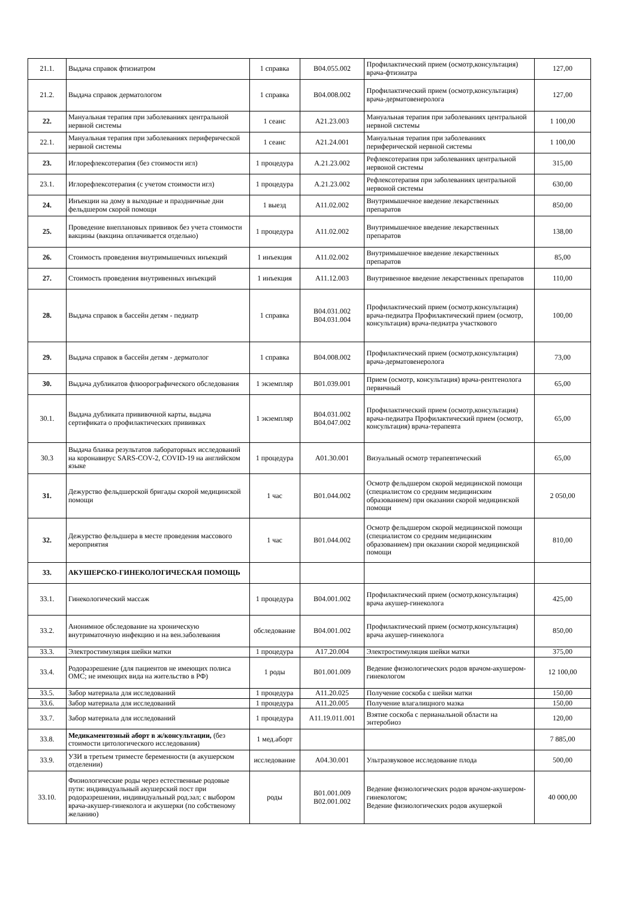| 21.1. | Выдача справок фтизиатром | 1 справка | В04.055.002 | Профилактический прием (осмотр,консультация) врача-фтизиатра | 127,00 |
| 21.2. | Выдача справок дерматологом | 1 справка | В04.008.002 | Профилактический прием (осмотр,консультация) врача-дерматовенеролога | 127,00 |
| 22. | Мануальная терапия при заболеваниях центральной нервной системы | 1 сеанс | А21.23.003 | Мануальная терапия при заболеваниях центральной нервной системы | 1 100,00 |
| 22.1. | Мануальная терапия при заболеваниях периферической нервной системы | 1 сеанс | А21.24.001 | Мануальная терапия при заболеваниях периферической нервной системы | 1 100,00 |
| 23. | Иглорефлексотерапия (без стоимости игл) | 1 процедура | А.21.23.002 | Рефлексотерапия при заболеваниях центральной нервоной системы | 315,00 |
| 23.1. | Иглорефлексотерапия (с учетом стоимости игл) | 1 процедура | А.21.23.002 | Рефлексотерапия при заболеваниях центральной нервоной системы | 630,00 |
| 24. | Инъекции на дому в выходные и праздничные дни фельдшером скорой помощи | 1 выезд | А11.02.002 | Внутримышечное введение лекарственных препаратов | 850,00 |
| 25. | Проведение внеплановых прививок без учета стоимости вакцины (вакцина оплачивается отдельно) | 1 процедура | А11.02.002 | Внутримышечное введение лекарственных препаратов | 138,00 |
| 26. | Стоимость проведения внутримышечных инъекций | 1 инъекция | А11.02.002 | Внутримышечное введение лекарственных препаратов | 85,00 |
| 27. | Стоимость проведения внутривенных инъекций | 1 инъекция | А11.12.003 | Внутривенное введение лекарственных препаратов | 110,00 |
| 28. | Выдача справок в бассейн детям - педиатр | 1 справка | В04.031.002 В04.031.004 | Профилактический прием (осмотр,консультация) врача-педиатра Профилактический прием (осмотр, консультация) врача-педиатра участкового | 100,00 |
| 29. | Выдача справок в бассейн детям - дерматолог | 1 справка | В04.008.002 | Профилактический прием (осмотр,консультация) врача-дерматовенеролога | 73,00 |
| 30. | Выдача дубликатов флюорографического обследования | 1 экземпляр | В01.039.001 | Прием (осмотр, консультация) врача-рентгенолога первичный | 65,00 |
| 30.1. | Выдача дубликата прививочной карты, выдача сертификата о профилактических прививках | 1 экземпляр | В04.031.002 В04.047.002 | Профилактический прием (осмотр,консультация) врача-педиатра Профилактический прием (осмотр, консультация) врача-терапевта | 65,00 |
| 30.3 | Выдача бланка результатов лабораторных исследований на коронавирус SARS-COV-2, COVID-19 на английском языке | 1 процедура | А01.30.001 | Визуальный осмотр терапевтический | 65,00 |
| 31. | Дежурство фельдшерской бригады скорой медицинской помощи | 1 час | В01.044.002 | Осмотр фельдшером скорой медицинской помощи (специалистом со средним медицинским образованием) при оказании скорой медицинской помощи | 2 050,00 |
| 32. | Дежурство фельдшера в месте проведения массового мероприятия | 1 час | В01.044.002 | Осмотр фельдшером скорой медицинской помощи (специалистом со средним медицинским образованием) при оказании скорой медицинской помощи | 810,00 |
| 33. | АКУШЕРСКО-ГИНЕКОЛОГИЧЕСКАЯ ПОМОЩЬ | | | | |
| 33.1. | Гинекологический массаж | 1 процедура | В04.001.002 | Профилактический прием (осмотр,консультация) врача акушер-гинеколога | 425,00 |
| 33.2. | Анонимное обследование на хроническую внутриматочную инфекцию и на вен.заболевания | обследование | В04.001.002 | Профилактический прием (осмотр,консультация) врача акушер-гинеколога | 850,00 |
| 33.3. | Электростимуляция шейки матки | 1 процедура | А17.20.004 | Электростимуляция шейки матки | 375,00 |
| 33.4. | Родоразрешение (для пациентов не имеющих полиса ОМС; не имеющих вида на жительство в РФ) | 1 роды | В01.001.009 | Ведение физиологических родов врачом-акушером-гинекологом | 12 100,00 |
| 33.5. | Забор материала для исследований | 1 процедура | А11.20.025 | Получение соскоба с шейки матки | 150,00 |
| 33.6. | Забор материала для исследований | 1 процедура | А11.20.005 | Получение влагалищного мазка | 150,00 |
| 33.7. | Забор материала для исследований | 1 процедура | А11.19.011.001 | Взятие соскоба с перианальной области на энтеробиоз | 120,00 |
| 33.8. | Медикаментозный аборт в ж/консультации, (без стоимости цитологического исследования) | 1 мед.аборт | | | 7 885,00 |
| 33.9. | УЗИ в третьем триместе беременности (в акушерском отделении) | исследование | А04.30.001 | Ультразвуковое исследование плода | 500,00 |
| 33.10. | Физиологические роды через естественные родовые пути: индивидуальный акушерский пост при родоразрешении, индивидуальный род.зал; с выбором врача-акушер-гинеколога и акушерки (по собственому желанию) | роды | В01.001.009 В02.001.002 | Ведение физиологических родов врачом-акушером-гинекологом; Ведение физиологических родов акушеркой | 40 000,00 |